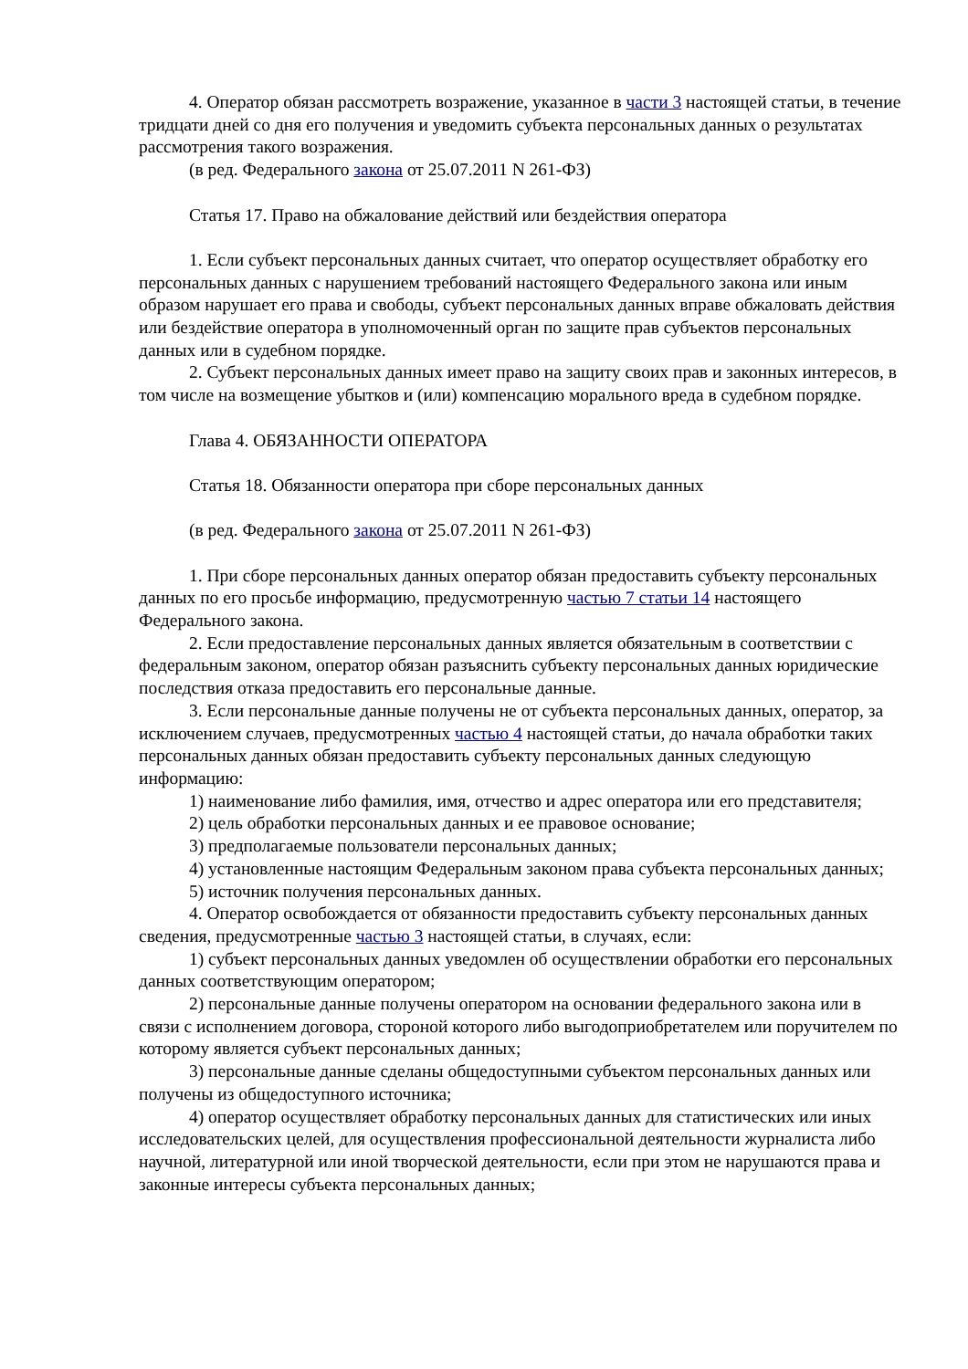4. Оператор обязан рассмотреть возражение, указанное в части 3 настоящей статьи, в течение тридцати дней со дня его получения и уведомить субъекта персональных данных о результатах рассмотрения такого возражения.
(в ред. Федерального закона от 25.07.2011 N 261-ФЗ)
Статья 17. Право на обжалование действий или бездействия оператора
1. Если субъект персональных данных считает, что оператор осуществляет обработку его персональных данных с нарушением требований настоящего Федерального закона или иным образом нарушает его права и свободы, субъект персональных данных вправе обжаловать действия или бездействие оператора в уполномоченный орган по защите прав субъектов персональных данных или в судебном порядке.
2. Субъект персональных данных имеет право на защиту своих прав и законных интересов, в том числе на возмещение убытков и (или) компенсацию морального вреда в судебном порядке.
Глава 4. ОБЯЗАННОСТИ ОПЕРАТОРА
Статья 18. Обязанности оператора при сборе персональных данных
(в ред. Федерального закона от 25.07.2011 N 261-ФЗ)
1. При сборе персональных данных оператор обязан предоставить субъекту персональных данных по его просьбе информацию, предусмотренную частью 7 статьи 14 настоящего Федерального закона.
2. Если предоставление персональных данных является обязательным в соответствии с федеральным законом, оператор обязан разъяснить субъекту персональных данных юридические последствия отказа предоставить его персональные данные.
3. Если персональные данные получены не от субъекта персональных данных, оператор, за исключением случаев, предусмотренных частью 4 настоящей статьи, до начала обработки таких персональных данных обязан предоставить субъекту персональных данных следующую информацию:
1) наименование либо фамилия, имя, отчество и адрес оператора или его представителя;
2) цель обработки персональных данных и ее правовое основание;
3) предполагаемые пользователи персональных данных;
4) установленные настоящим Федеральным законом права субъекта персональных данных;
5) источник получения персональных данных.
4. Оператор освобождается от обязанности предоставить субъекту персональных данных сведения, предусмотренные частью 3 настоящей статьи, в случаях, если:
1) субъект персональных данных уведомлен об осуществлении обработки его персональных данных соответствующим оператором;
2) персональные данные получены оператором на основании федерального закона или в связи с исполнением договора, стороной которого либо выгодоприобретателем или поручителем по которому является субъект персональных данных;
3) персональные данные сделаны общедоступными субъектом персональных данных или получены из общедоступного источника;
4) оператор осуществляет обработку персональных данных для статистических или иных исследовательских целей, для осуществления профессиональной деятельности журналиста либо научной, литературной или иной творческой деятельности, если при этом не нарушаются права и законные интересы субъекта персональных данных;